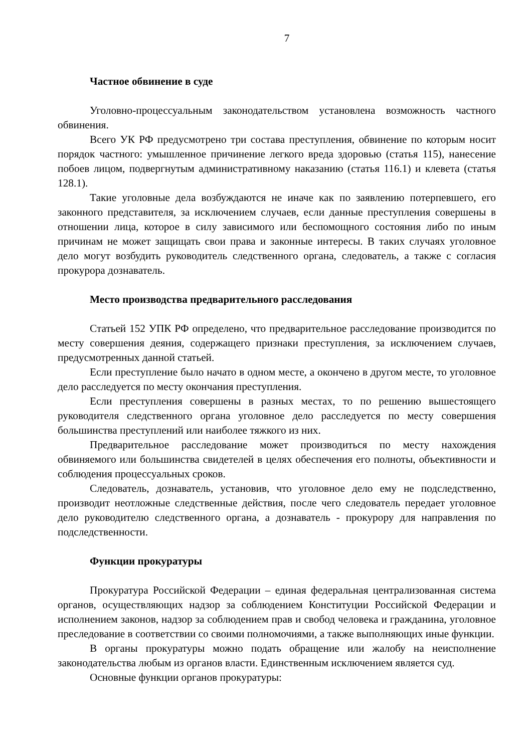7
Частное обвинение в суде
Уголовно-процессуальным законодательством установлена возможность частного обвинения.
Всего УК РФ предусмотрено три состава преступления, обвинение по которым носит порядок частного: умышленное причинение легкого вреда здоровью (статья 115), нанесение побоев лицом, подвергнутым административному наказанию (статья 116.1) и клевета (статья 128.1).
Такие уголовные дела возбуждаются не иначе как по заявлению потерпевшего, его законного представителя, за исключением случаев, если данные преступления совершены в отношении лица, которое в силу зависимого или беспомощного состояния либо по иным причинам не может защищать свои права и законные интересы. В таких случаях уголовное дело могут возбудить руководитель следственного органа, следователь, а также с согласия прокурора дознаватель.
Место производства предварительного расследования
Статьей 152 УПК РФ определено, что предварительное расследование производится по месту совершения деяния, содержащего признаки преступления, за исключением случаев, предусмотренных данной статьей.
Если преступление было начато в одном месте, а окончено в другом месте, то уголовное дело расследуется по месту окончания преступления.
Если преступления совершены в разных местах, то по решению вышестоящего руководителя следственного органа уголовное дело расследуется по месту совершения большинства преступлений или наиболее тяжкого из них.
Предварительное расследование может производиться по месту нахождения обвиняемого или большинства свидетелей в целях обеспечения его полноты, объективности и соблюдения процессуальных сроков.
Следователь, дознаватель, установив, что уголовное дело ему не подследственно, производит неотложные следственные действия, после чего следователь передает уголовное дело руководителю следственного органа, а дознаватель - прокурору для направления по подследственности.
Функции прокуратуры
Прокуратура Российской Федерации – единая федеральная централизованная система органов, осуществляющих надзор за соблюдением Конституции Российской Федерации и исполнением законов, надзор за соблюдением прав и свобод человека и гражданина, уголовное преследование в соответствии со своими полномочиями, а также выполняющих иные функции.
В органы прокуратуры можно подать обращение или жалобу на неисполнение законодательства любым из органов власти. Единственным исключением является суд.
Основные функции органов прокуратуры: